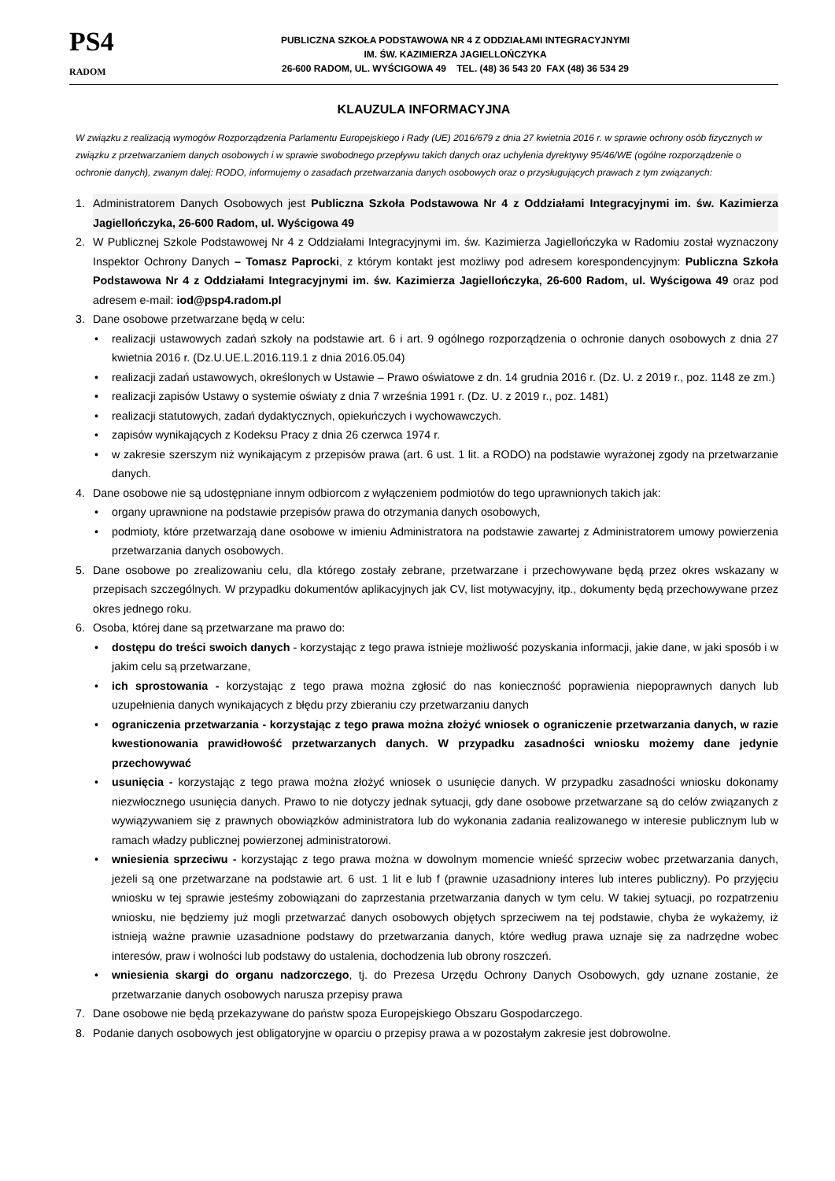PS4
RADOM
PUBLICZNA SZKOŁA PODSTAWOWA NR 4 Z ODDZIAŁAMI INTEGRACYJNYMI
IM. ŚW. KAZIMIERZA JAGIELLOŃCZYKA
26-600 RADOM, UL. WYŚCIGOWA 49 TEL. (48) 36 543 20 FAX (48) 36 534 29
KLAUZULA INFORMACYJNA
W związku z realizacją wymogów Rozporządzenia Parlamentu Europejskiego i Rady (UE) 2016/679 z dnia 27 kwietnia 2016 r. w sprawie ochrony osób fizycznych w związku z przetwarzaniem danych osobowych i w sprawie swobodnego przepływu takich danych oraz uchylenia dyrektywy 95/46/WE (ogólne rozporządzenie o ochronie danych), zwanym dalej: RODO, informujemy o zasadach przetwarzania danych osobowych oraz o przysługujących prawach z tym związanych:
1. Administratorem Danych Osobowych jest Publiczna Szkoła Podstawowa Nr 4 z Oddziałami Integracyjnymi im. św. Kazimierza Jagiellończyka, 26-600 Radom, ul. Wyścigowa 49
2. W Publicznej Szkole Podstawowej Nr 4 z Oddziałami Integracyjnymi im. św. Kazimierza Jagiellończyka w Radomiu został wyznaczony Inspektor Ochrony Danych – Tomasz Paprocki, z którym kontakt jest możliwy pod adresem korespondencyjnym: Publiczna Szkoła Podstawowa Nr 4 z Oddziałami Integracyjnymi im. św. Kazimierza Jagiellończyka, 26-600 Radom, ul. Wyścigowa 49 oraz pod adresem e-mail: iod@psp4.radom.pl
3. Dane osobowe przetwarzane będą w celu:
• realizacji ustawowych zadań szkoły na podstawie art. 6 i art. 9 ogólnego rozporządzenia o ochronie danych osobowych z dnia 27 kwietnia 2016 r. (Dz.U.UE.L.2016.119.1 z dnia 2016.05.04)
• realizacji zadań ustawowych, określonych w Ustawie – Prawo oświatowe z dn. 14 grudnia 2016 r. (Dz. U. z 2019 r., poz. 1148 ze zm.)
• realizacji zapisów Ustawy o systemie oświaty z dnia 7 września 1991 r. (Dz. U. z 2019 r., poz. 1481)
• realizacji statutowych, zadań dydaktycznych, opiekuńczych i wychowawczych.
• zapisów wynikających z Kodeksu Pracy z dnia 26 czerwca 1974 r.
• w zakresie szerszym niż wynikającym z przepisów prawa (art. 6 ust. 1 lit. a RODO) na podstawie wyrażonej zgody na przetwarzanie danych.
4. Dane osobowe nie są udostępniane innym odbiorcom z wyłączeniem podmiotów do tego uprawnionych takich jak:
• organy uprawnione na podstawie przepisów prawa do otrzymania danych osobowych,
• podmioty, które przetwarzają dane osobowe w imieniu Administratora na podstawie zawartej z Administratorem umowy powierzenia przetwarzania danych osobowych.
5. Dane osobowe po zrealizowaniu celu, dla którego zostały zebrane, przetwarzane i przechowywane będą przez okres wskazany w przepisach szczególnych. W przypadku dokumentów aplikacyjnych jak CV, list motywacyjny, itp., dokumenty będą przechowywane przez okres jednego roku.
6. Osoba, której dane są przetwarzane ma prawo do:
• dostępu do treści swoich danych - korzystając z tego prawa istnieje możliwość pozyskania informacji, jakie dane, w jaki sposób i w jakim celu są przetwarzane,
• ich sprostowania - korzystając z tego prawa można zgłosić do nas konieczność poprawienia niepoprawnych danych lub uzupełnienia danych wynikających z błędu przy zbieraniu czy przetwarzaniu danych
• ograniczenia przetwarzania - korzystając z tego prawa można złożyć wniosek o ograniczenie przetwarzania danych, w razie kwestionowania prawidłowość przetwarzanych danych. W przypadku zasadności wniosku możemy dane jedynie przechowywać
• usunięcia - korzystając z tego prawa można złożyć wniosek o usunięcie danych. W przypadku zasadności wniosku dokonamy niezwłocznego usunięcia danych. Prawo to nie dotyczy jednak sytuacji, gdy dane osobowe przetwarzane są do celów związanych z wywiązywaniem się z prawnych obowiązków administratora lub do wykonania zadania realizowanego w interesie publicznym lub w ramach władzy publicznej powierzonej administratorowi.
• wniesienia sprzeciwu - korzystając z tego prawa można w dowolnym momencie wnieść sprzeciw wobec przetwarzania danych, jeżeli są one przetwarzane na podstawie art. 6 ust. 1 lit e lub f (prawnie uzasadniony interes lub interes publiczny). Po przyjęciu wniosku w tej sprawie jesteśmy zobowiązani do zaprzestania przetwarzania danych w tym celu. W takiej sytuacji, po rozpatrzeniu wniosku, nie będziemy już mogli przetwarzać danych osobowych objętych sprzeciwem na tej podstawie, chyba że wykażemy, iż istnieją ważne prawnie uzasadnione podstawy do przetwarzania danych, które według prawa uznaje się za nadrzędne wobec interesów, praw i wolności lub podstawy do ustalenia, dochodzenia lub obrony roszczeń.
• wniesienia skargi do organu nadzorczego, tj. do Prezesa Urzędu Ochrony Danych Osobowych, gdy uznane zostanie, że przetwarzanie danych osobowych narusza przepisy prawa
7. Dane osobowe nie będą przekazywane do państw spoza Europejskiego Obszaru Gospodarczego.
8. Podanie danych osobowych jest obligatoryjne w oparciu o przepisy prawa a w pozostałym zakresie jest dobrowolne.